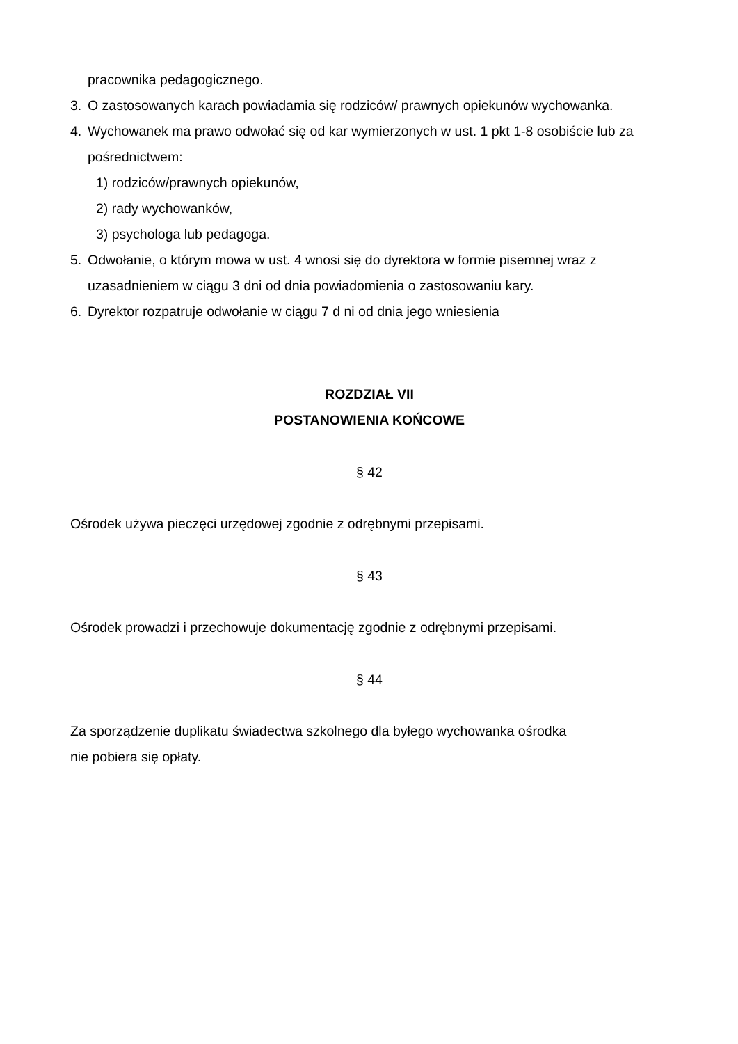pracownika pedagogicznego.
3. O zastosowanych karach powiadamia się rodziców/ prawnych opiekunów wychowanka.
4. Wychowanek ma prawo odwołać się od kar wymierzonych w ust. 1 pkt 1-8 osobiście lub za pośrednictwem:
1) rodziców/prawnych opiekunów,
2) rady wychowanków,
3) psychologa lub pedagoga.
5. Odwołanie, o którym mowa w ust. 4 wnosi się do dyrektora w formie pisemnej wraz z uzasadnieniem w ciągu 3 dni od dnia powiadomienia o zastosowaniu kary.
6. Dyrektor rozpatruje odwołanie w ciągu 7 d ni od dnia jego wniesienia
ROZDZIAŁ VII
POSTANOWIENIA KOŃCOWE
§ 42
Ośrodek używa pieczęci urzędowej zgodnie z odrębnymi przepisami.
§ 43
Ośrodek prowadzi i przechowuje dokumentację zgodnie z odrębnymi przepisami.
§ 44
Za sporządzenie duplikatu świadectwa szkolnego dla byłego wychowanka ośrodka
nie pobiera się opłaty.